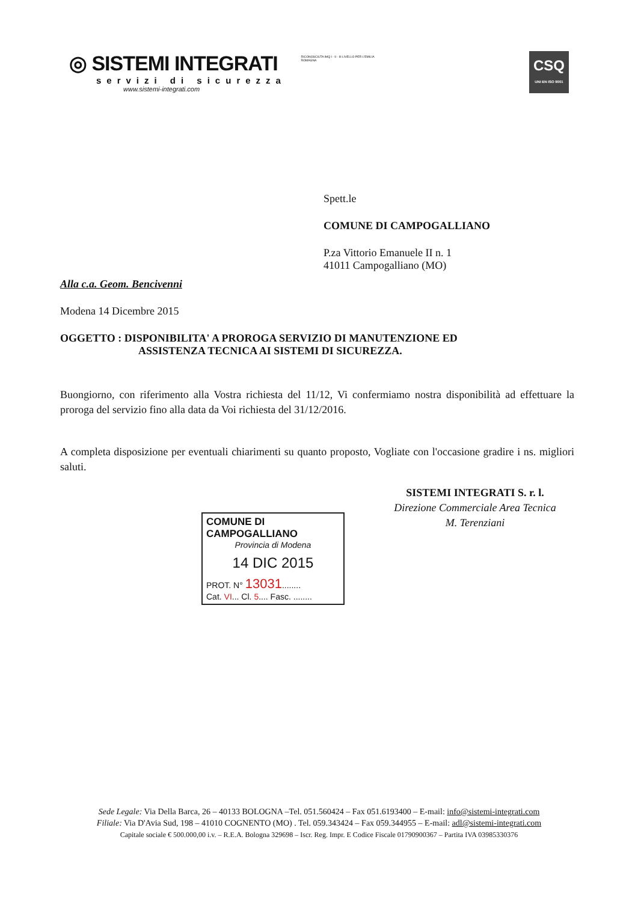◎ SISTEMI INTEGRATI
servizi di sicurezza
www.sistemi-integrati.com
RICONOSCIUTA IMQ I - II - III LIVELLO PER L'EMILIA ROMAGNA
CSQ
UNI EN ISO 9001
Spett.le
COMUNE DI CAMPOGALLIANO
P.za Vittorio Emanuele II n. 1
41011 Campogalliano (MO)
Alla c.a. Geom. Bencivenni
Modena 14 Dicembre 2015
OGGETTO : DISPONIBILITA' A PROROGA SERVIZIO DI MANUTENZIONE ED
ASSISTENZA TECNICA AI SISTEMI DI SICUREZZA.
Buongiorno, con riferimento alla Vostra richiesta del 11/12, Vi confermiamo nostra disponibilità ad effettuare la proroga del servizio fino alla data da Voi richiesta del 31/12/2016.
A completa disposizione per eventuali chiarimenti su quanto proposto, Vogliate con l'occasione gradire i ns. migliori saluti.
SISTEMI INTEGRATI S. r. l.
Direzione Commerciale Area Tecnica
M. Terenziani
COMUNE DI CAMPOGALLIANO
Provincia di Modena
14 DIC 2015
PROT. N° 13031........
Cat. VI... Cl. 5.... Fasc. ........
Sede Legale: Via Della Barca, 26 – 40133 BOLOGNA –Tel. 051.560424 – Fax 051.6193400 – E-mail: info@sistemi-integrati.com
Filiale: Via D'Avia Sud, 198 – 41010 COGNENTO (MO) . Tel. 059.343424 – Fax 059.344955 – E-mail: adl@sistemi-integrati.com
Capitale sociale € 500.000,00 i.v. – R.E.A. Bologna 329698 – Iscr. Reg. Impr. E Codice Fiscale 01790900367 – Partita IVA 03985330376